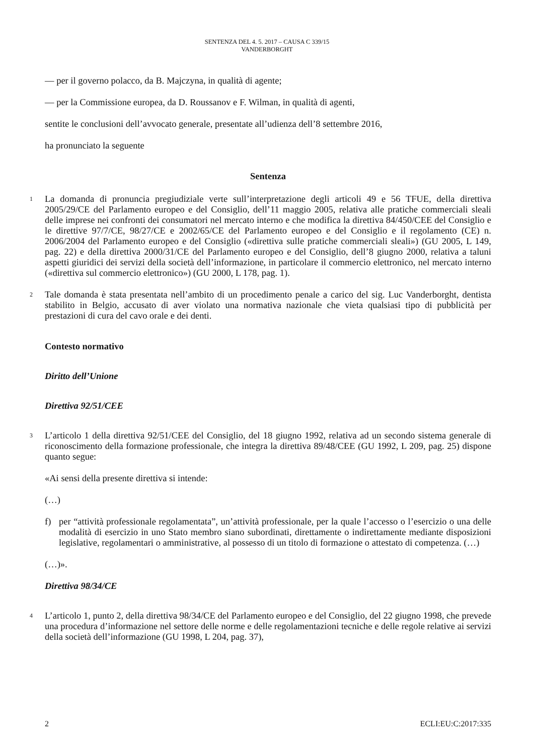SENTENZA DEL 4. 5. 2017 – CAUSA C 339/15
VANDERBORGHT
— per il governo polacco, da B. Majczyna, in qualità di agente;
— per la Commissione europea, da D. Roussanov e F. Wilman, in qualità di agenti,
sentite le conclusioni dell’avvocato generale, presentate all’udienza dell’8 settembre 2016,
ha pronunciato la seguente
Sentenza
1
La domanda di pronuncia pregiudiziale verte sull’interpretazione degli articoli 49 e 56 TFUE, della direttiva 2005/29/CE del Parlamento europeo e del Consiglio, dell’11 maggio 2005, relativa alle pratiche commerciali sleali delle imprese nei confronti dei consumatori nel mercato interno e che modifica la direttiva 84/450/CEE del Consiglio e le direttive 97/7/CE, 98/27/CE e 2002/65/CE del Parlamento europeo e del Consiglio e il regolamento (CE) n. 2006/2004 del Parlamento europeo e del Consiglio («direttiva sulle pratiche commerciali sleali») (GU 2005, L 149, pag. 22) e della direttiva 2000/31/CE del Parlamento europeo e del Consiglio, dell’8 giugno 2000, relativa a taluni aspetti giuridici dei servizi della società dell’informazione, in particolare il commercio elettronico, nel mercato interno («direttiva sul commercio elettronico») (GU 2000, L 178, pag. 1).
2
Tale domanda è stata presentata nell’ambito di un procedimento penale a carico del sig. Luc Vanderborght, dentista stabilito in Belgio, accusato di aver violato una normativa nazionale che vieta qualsiasi tipo di pubblicità per prestazioni di cura del cavo orale e dei denti.
Contesto normativo
Diritto dell’Unione
Direttiva 92/51/CEE
3
L’articolo 1 della direttiva 92/51/CEE del Consiglio, del 18 giugno 1992, relativa ad un secondo sistema generale di riconoscimento della formazione professionale, che integra la direttiva 89/48/CEE (GU 1992, L 209, pag. 25) dispone quanto segue:
«Ai sensi della presente direttiva si intende:
(…)
f) per “attività professionale regolamentata”, un’attività professionale, per la quale l’accesso o l’esercizio o una delle modalità di esercizio in uno Stato membro siano subordinati, direttamente o indirettamente mediante disposizioni legislative, regolamentari o amministrative, al possesso di un titolo di formazione o attestato di competenza. (…)
(…)».
Direttiva 98/34/CE
4
L’articolo 1, punto 2, della direttiva 98/34/CE del Parlamento europeo e del Consiglio, del 22 giugno 1998, che prevede una procedura d’informazione nel settore delle norme e delle regolamentazioni tecniche e delle regole relative ai servizi della società dell’informazione (GU 1998, L 204, pag. 37),
2 ECLI:EU:C:2017:335